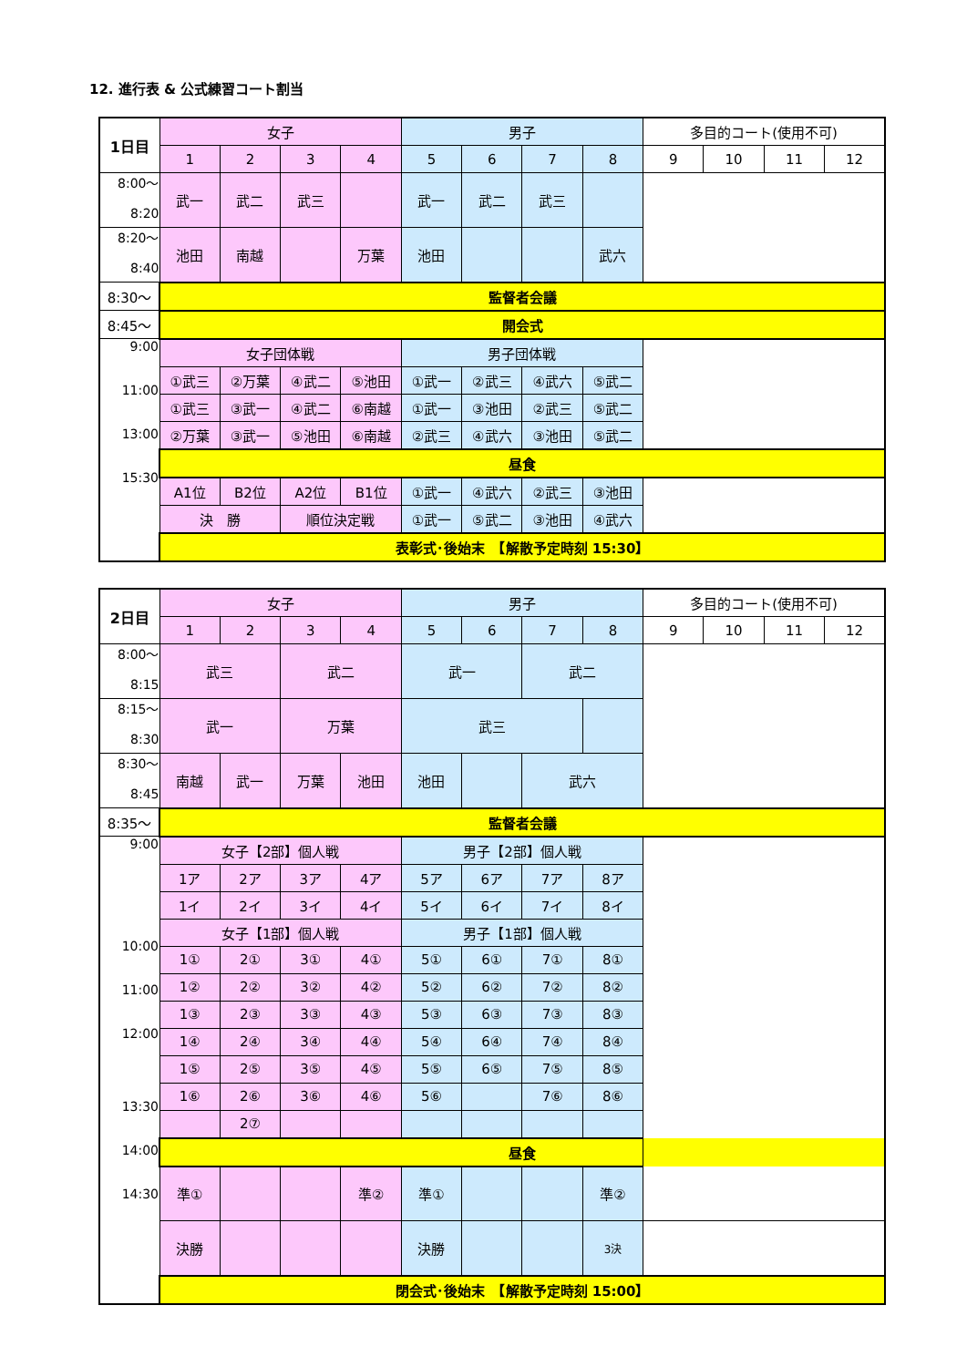12. 進行表 & 公式練習コート割当
| 1日目 | 女子 | | | | 男子 | | | | 多目的コート(使用不可) | | | |
| --- | --- | --- | --- | --- | --- | --- | --- | --- | --- | --- | --- | --- |
| | 1 | 2 | 3 | 4 | 5 | 6 | 7 | 8 | 9 | 10 | 11 | 12 |
| 8:00〜 8:20 | 武一 | 武二 | 武三 | | 武一 | 武二 | 武三 | | | | | |
| 8:20〜 8:40 | 池田 | 南越 | | 万葉 | 池田 | | | 武六 | | | | |
| 8:30〜 | 監督者会議 | | | | | | | | | | | |
| 8:45〜 | 開会式 | | | | | | | | | | | |
| 9:00 11:00 13:00 15:30 | 女子団体戦 | | | | 男子団体戦 | | | | | | | |
| | ①武三 | ②万葉 | ④武二 | ⑤池田 | ①武一 | ②武三 | ④武六 | ⑤武二 | | | | |
| | ①武三 | ③武一 | ④武二 | ⑥南越 | ①武一 | ③池田 | ②武三 | ⑤武二 | | | | |
| | ②万葉 | ③武一 | ⑤池田 | ⑥南越 | ②武三 | ④武六 | ③池田 | ⑤武二 | | | | |
| | 昼食 | | | | | | | | | | | |
| | A1位 | B2位 | A2位 | B1位 | ①武一 | ④武六 | ②武三 | ③池田 | | | | |
| | 決 勝 | | 順位決定戦 | | ①武一 | ⑤武二 | ③池田 | ④武六 | | | | |
| | 表彰式･後始末 【解散予定時刻 15:30】 | | | | | | | | | | | |
| 2日目 | 女子 | | | | 男子 | | | | 多目的コート(使用不可) | | | |
| --- | --- | --- | --- | --- | --- | --- | --- | --- | --- | --- | --- | --- |
| | 1 | 2 | 3 | 4 | 5 | 6 | 7 | 8 | 9 | 10 | 11 | 12 |
| 8:00〜 8:15 | 武三 | | 武二 | | 武一 | | 武二 | | | | | |
| 8:15〜 8:30 | 武一 | | 万葉 | | 武三 | | | | | | | |
| 8:30〜 8:45 | 南越 | 武一 | 万葉 | 池田 | 池田 | | 武六 | | | | | |
| 8:35〜 | 監督者会議 | | | | | | | | | | | |
| 9:00 10:00 11:00 12:00 13:30 14:00 14:30 | 女子【2部】個人戦 | | | | 男子【2部】個人戦 | | | | | | | |
| | 1ア | 2ア | 3ア | 4ア | 5ア | 6ア | 7ア | 8ア | | | | |
| | 1イ | 2イ | 3イ | 4イ | 5イ | 6イ | 7イ | 8イ | | | | |
| | 女子【1部】個人戦 | | | | 男子【1部】個人戦 | | | | | | | |
| | 1① | 2① | 3① | 4① | 5① | 6① | 7① | 8① | | | | |
| | 1② | 2② | 3② | 4② | 5② | 6② | 7② | 8② | | | | |
| | 1③ | 2③ | 3③ | 4③ | 5③ | 6③ | 7③ | 8③ | | | | |
| | 1④ | 2④ | 3④ | 4④ | 5④ | 6④ | 7④ | 8④ | | | | |
| | 1⑤ | 2⑤ | 3⑤ | 4⑤ | 5⑤ | 6⑤ | 7⑤ | 8⑤ | | | | |
| | 1⑥ | 2⑥ | 3⑥ | 4⑥ | 5⑥ | | 7⑥ | 8⑥ | | | | |
| | | 2⑦ | | | | | | | | | | |
| | 昼食 | | | | | | | | | | | |
| | 準① | | | 準② | 準① | | | 準② | | | | |
| | 決勝 | | | | 決勝 | | | 3決 | | | | |
| | 閉会式･後始末 【解散予定時刻 15:00】 | | | | | | | | | | | |